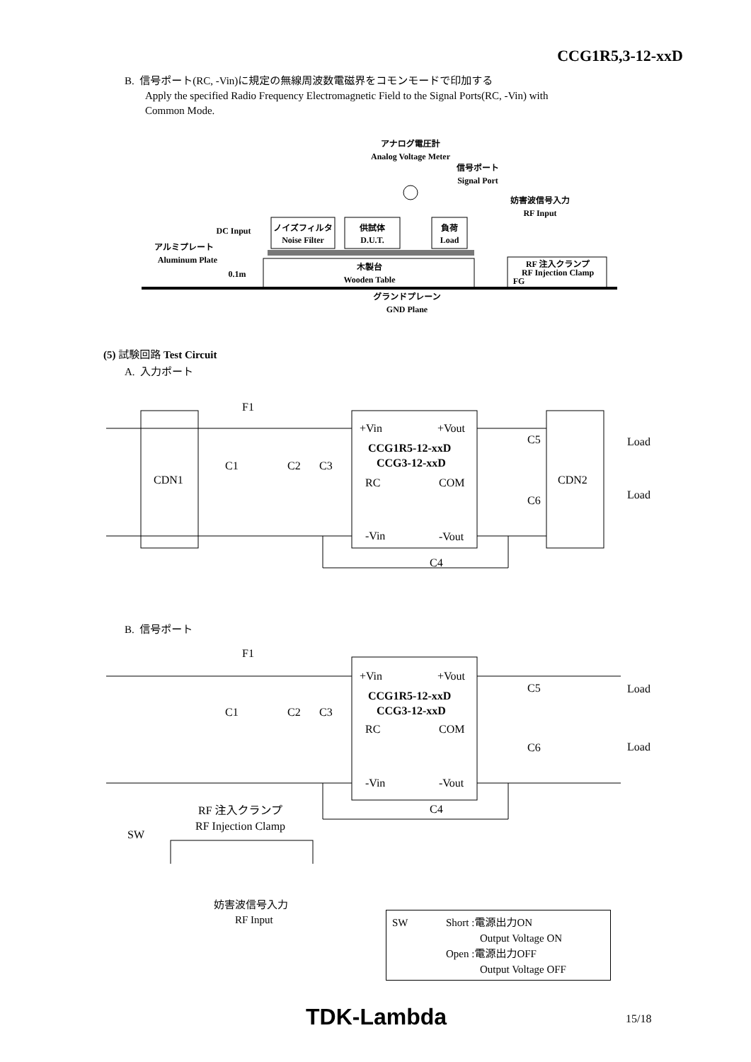CCG1R5,3-12-xxD
B. 信号ポート(RC, -Vin)に規定の無線周波数電磁界をコモンモードで印加する
Apply the specified Radio Frequency Electromagnetic Field to the Signal Ports(RC, -Vin) with
Common Mode.
アナログ電圧計
Analog Voltage Meter
信号ポート
Signal Port
妨害波信号入力
RF Input
DC Input
アルミプレート
Aluminum Plate
0.1m
ノイズフィルタ
Noise Filter
供試体
D.U.T.
負荷
Load
木製台
Wooden Table
RF 注入クランプ
RF Injection Clamp
FG
グランドプレーン
GND Plane
(5) 試験回路 Test Circuit
A. 入力ポート
F1
+Vin
+Vout
CCG1R5-12-xxD
CCG3-12-xxD
C1
C2
C3
CDN1
RC
COM
CDN2
C5
C6
Load
Load
-Vin
-Vout
C4
B. 信号ポート
F1
+Vin
+Vout
CCG1R5-12-xxD
CCG3-12-xxD
C1
C2
C3
RC
COM
C5
C6
Load
Load
-Vin
-Vout
C4
RF 注入クランプ
RF Injection Clamp
SW
妨害波信号入力
RF Input
SW Short :電源出力ON
Output Voltage ON
Open :電源出力OFF
Output Voltage OFF
TDK-Lambda 15/18